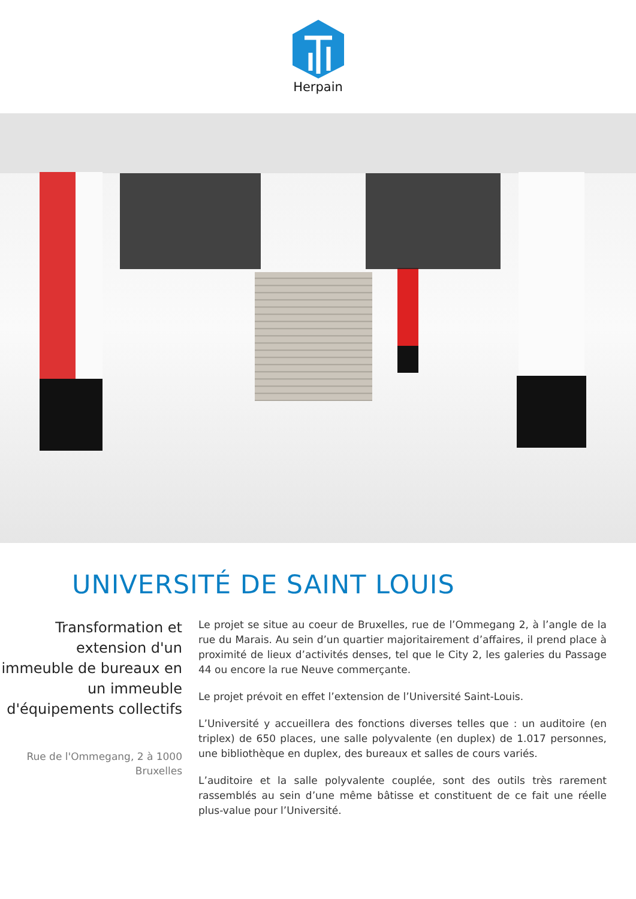Herpain
UNIVERSITÉ DE SAINT LOUIS
Transformation et extension d'un immeuble de bureaux en un immeuble d'équipements collectifs
Rue de l'Ommegang, 2 à 1000 Bruxelles
Le projet se situe au coeur de Bruxelles, rue de l’Ommegang 2, à l’angle de la rue du Marais. Au sein d’un quartier majoritairement d’affaires, il prend place à proximité de lieux d’activités denses, tel que le City 2, les galeries du Passage 44 ou encore la rue Neuve commerçante.
Le projet prévoit en effet l’extension de l’Université Saint-Louis.
L’Université y accueillera des fonctions diverses telles que : un auditoire (en triplex) de 650 places, une salle polyvalente (en duplex) de 1.017 personnes, une bibliothèque en duplex, des bureaux et salles de cours variés.
L’auditoire et la salle polyvalente couplée, sont des outils très rarement rassemblés au sein d’une même bâtisse et constituent de ce fait une réelle plus-value pour l’Université.